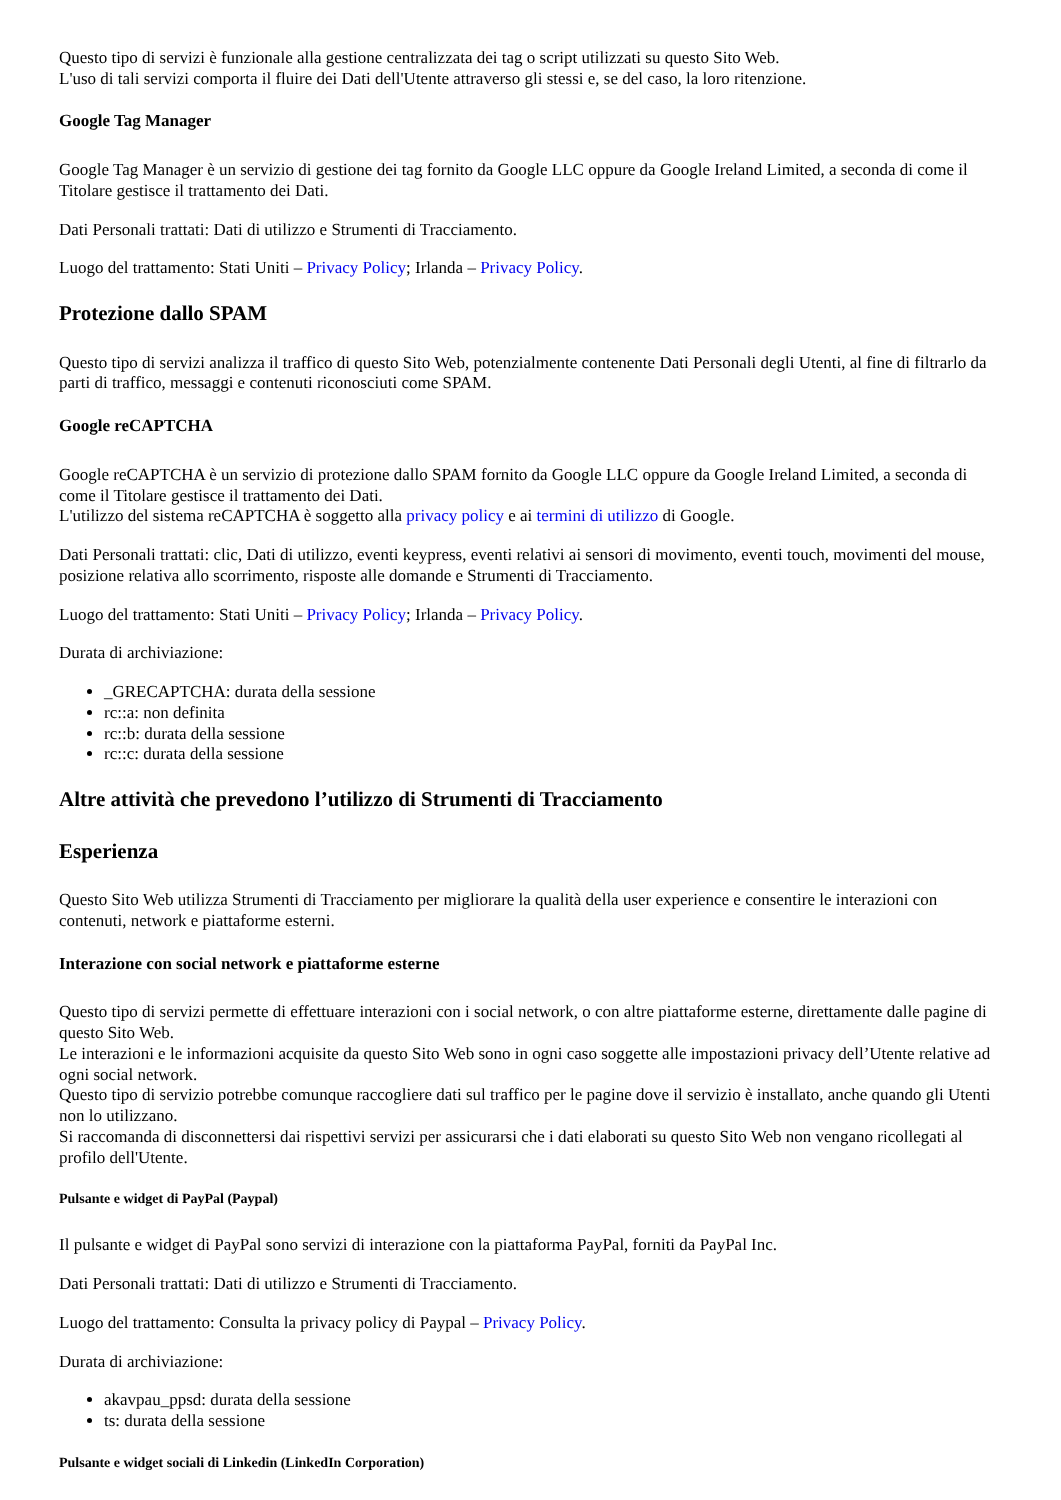Questo tipo di servizi è funzionale alla gestione centralizzata dei tag o script utilizzati su questo Sito Web.
L'uso di tali servizi comporta il fluire dei Dati dell'Utente attraverso gli stessi e, se del caso, la loro ritenzione.
Google Tag Manager
Google Tag Manager è un servizio di gestione dei tag fornito da Google LLC oppure da Google Ireland Limited, a seconda di come il Titolare gestisce il trattamento dei Dati.
Dati Personali trattati: Dati di utilizzo e Strumenti di Tracciamento.
Luogo del trattamento: Stati Uniti – Privacy Policy; Irlanda – Privacy Policy.
Protezione dallo SPAM
Questo tipo di servizi analizza il traffico di questo Sito Web, potenzialmente contenente Dati Personali degli Utenti, al fine di filtrarlo da parti di traffico, messaggi e contenuti riconosciuti come SPAM.
Google reCAPTCHA
Google reCAPTCHA è un servizio di protezione dallo SPAM fornito da Google LLC oppure da Google Ireland Limited, a seconda di come il Titolare gestisce il trattamento dei Dati.
L'utilizzo del sistema reCAPTCHA è soggetto alla privacy policy e ai termini di utilizzo di Google.
Dati Personali trattati: clic, Dati di utilizzo, eventi keypress, eventi relativi ai sensori di movimento, eventi touch, movimenti del mouse, posizione relativa allo scorrimento, risposte alle domande e Strumenti di Tracciamento.
Luogo del trattamento: Stati Uniti – Privacy Policy; Irlanda – Privacy Policy.
Durata di archiviazione:
_GRECAPTCHA: durata della sessione
rc::a: non definita
rc::b: durata della sessione
rc::c: durata della sessione
Altre attività che prevedono l’utilizzo di Strumenti di Tracciamento
Esperienza
Questo Sito Web utilizza Strumenti di Tracciamento per migliorare la qualità della user experience e consentire le interazioni con contenuti, network e piattaforme esterni.
Interazione con social network e piattaforme esterne
Questo tipo di servizi permette di effettuare interazioni con i social network, o con altre piattaforme esterne, direttamente dalle pagine di questo Sito Web.
Le interazioni e le informazioni acquisite da questo Sito Web sono in ogni caso soggette alle impostazioni privacy dell’Utente relative ad ogni social network.
Questo tipo di servizio potrebbe comunque raccogliere dati sul traffico per le pagine dove il servizio è installato, anche quando gli Utenti non lo utilizzano.
Si raccomanda di disconnettersi dai rispettivi servizi per assicurarsi che i dati elaborati su questo Sito Web non vengano ricollegati al profilo dell'Utente.
Pulsante e widget di PayPal (Paypal)
Il pulsante e widget di PayPal sono servizi di interazione con la piattaforma PayPal, forniti da PayPal Inc.
Dati Personali trattati: Dati di utilizzo e Strumenti di Tracciamento.
Luogo del trattamento: Consulta la privacy policy di Paypal – Privacy Policy.
Durata di archiviazione:
akavpau_ppsd: durata della sessione
ts: durata della sessione
Pulsante e widget sociali di Linkedin (LinkedIn Corporation)